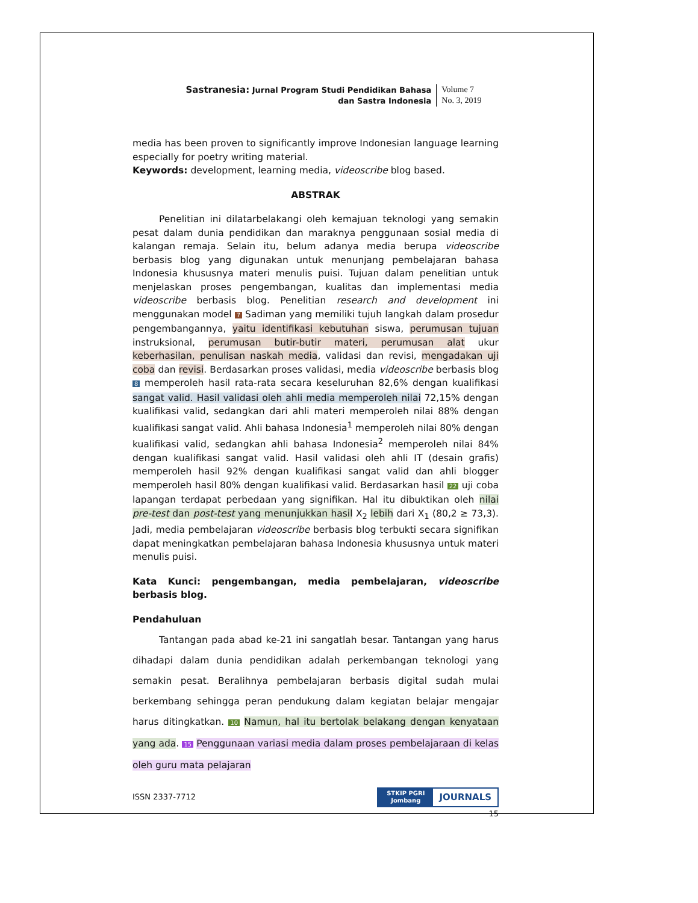Sastranesia: Jurnal Program Studi Pendidikan Bahasa
dan Sastra Indonesia
Volume 7
No. 3, 2019
media has been proven to significantly improve Indonesian language learning especially for poetry writing material.
Keywords: development, learning media, videoscribe blog based.
ABSTRAK
Penelitian ini dilatarbelakangi oleh kemajuan teknologi yang semakin pesat dalam dunia pendidikan dan maraknya penggunaan sosial media di kalangan remaja. Selain itu, belum adanya media berupa videoscribe berbasis blog yang digunakan untuk menunjang pembelajaran bahasa Indonesia khususnya materi menulis puisi. Tujuan dalam penelitian untuk menjelaskan proses pengembangan, kualitas dan implementasi media videoscribe berbasis blog. Penelitian research and development ini menggunakan model 7 Sadiman yang memiliki tujuh langkah dalam prosedur pengembangannya, yaitu identifikasi kebutuhan siswa, perumusan tujuan instruksional, perumusan butir-butir materi, perumusan alat ukur keberhasilan, penulisan naskah media, validasi dan revisi, mengadakan uji coba dan revisi. Berdasarkan proses validasi, media videoscribe berbasis blog 8 memperoleh hasil rata-rata secara keseluruhan 82,6% dengan kualifikasi sangat valid. Hasil validasi oleh ahli media memperoleh nilai 72,15% dengan kualifikasi valid, sedangkan dari ahli materi memperoleh nilai 88% dengan kualifikasi sangat valid. Ahli bahasa Indonesia<sup>1</sup> memperoleh nilai 80% dengan kualifikasi valid, sedangkan ahli bahasa Indonesia<sup>2</sup> memperoleh nilai 84% dengan kualifikasi sangat valid. Hasil validasi oleh ahli IT (desain grafis) memperoleh hasil 92% dengan kualifikasi sangat valid dan ahli blogger memperoleh hasil 80% dengan kualifikasi valid. Berdasarkan hasil 22 uji coba lapangan terdapat perbedaan yang signifikan. Hal itu dibuktikan oleh nilai pre-test dan post-test yang menunjukkan hasil X<sub>2</sub> lebih dari X<sub>1</sub> (80,2 ≥ 73,3). Jadi, media pembelajaran videoscribe berbasis blog terbukti secara signifikan dapat meningkatkan pembelajaran bahasa Indonesia khususnya untuk materi menulis puisi.
Kata Kunci: pengembangan, media pembelajaran, videoscribe berbasis blog.
Pendahuluan
Tantangan pada abad ke-21 ini sangatlah besar. Tantangan yang harus dihadapi dalam dunia pendidikan adalah perkembangan teknologi yang semakin pesat. Beralihnya pembelajaran berbasis digital sudah mulai berkembang sehingga peran pendukung dalam kegiatan belajar mengajar harus ditingkatkan. 10 Namun, hal itu bertolak belakang dengan kenyataan yang ada. 15 Penggunaan variasi media dalam proses pembelajaraan di kelas oleh guru mata pelajaran
ISSN 2337-7712
STKIP PGRI
Jombang
JOURNALS
15